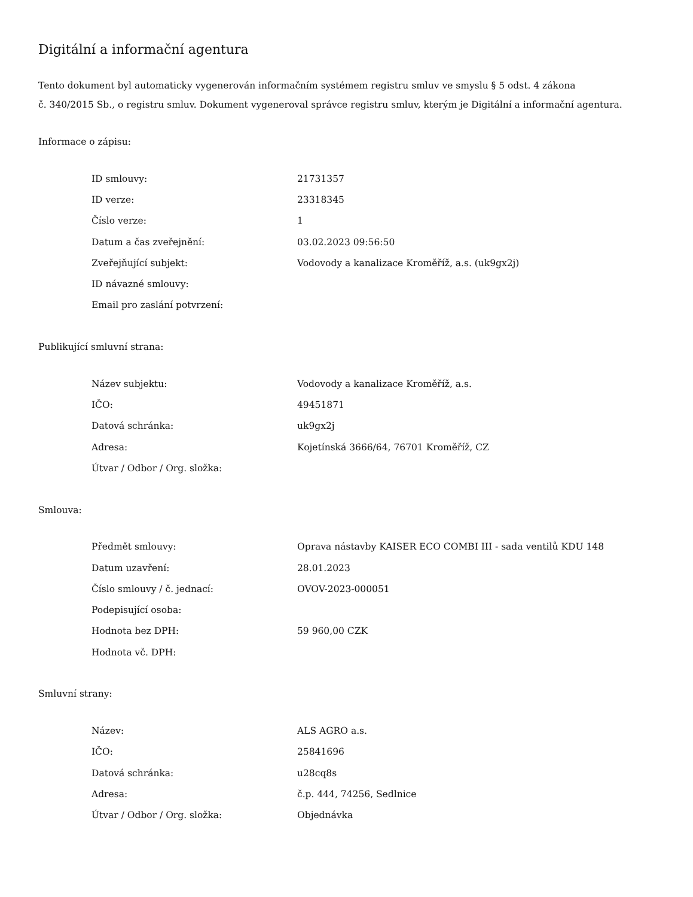Digitální a informační agentura
Tento dokument byl automaticky vygenerován informačním systémem registru smluv ve smyslu § 5 odst. 4 zákona
č. 340/2015 Sb., o registru smluv. Dokument vygeneroval správce registru smluv, kterým je Digitální a informační agentura.
Informace o zápisu:
| ID smlouvy: | 21731357 |
| ID verze: | 23318345 |
| Číslo verze: | 1 |
| Datum a čas zveřejnění: | 03.02.2023 09:56:50 |
| Zveřejňující subjekt: | Vodovody a kanalizace Kroměříž, a.s. (uk9gx2j) |
| ID návazné smlouvy: | |
| Email pro zaslání potvrzení: | |
Publikující smluvní strana:
| Název subjektu: | Vodovody a kanalizace Kroměříž, a.s. |
| IČO: | 49451871 |
| Datová schránka: | uk9gx2j |
| Adresa: | Kojetínská 3666/64, 76701 Kroměříž, CZ |
| Útvar / Odbor / Org. složka: | |
Smlouva:
| Předmět smlouvy: | Oprava nástavby KAISER ECO COMBI III - sada ventilů KDU 148 |
| Datum uzavření: | 28.01.2023 |
| Číslo smlouvy / č. jednací: | OVOV-2023-000051 |
| Podepisující osoba: | |
| Hodnota bez DPH: | 59 960,00 CZK |
| Hodnota vč. DPH: | |
Smluvní strany:
| Název: | ALS AGRO a.s. |
| IČO: | 25841696 |
| Datová schránka: | u28cq8s |
| Adresa: | č.p. 444, 74256, Sedlnice |
| Útvar / Odbor / Org. složka: | Objednávka |